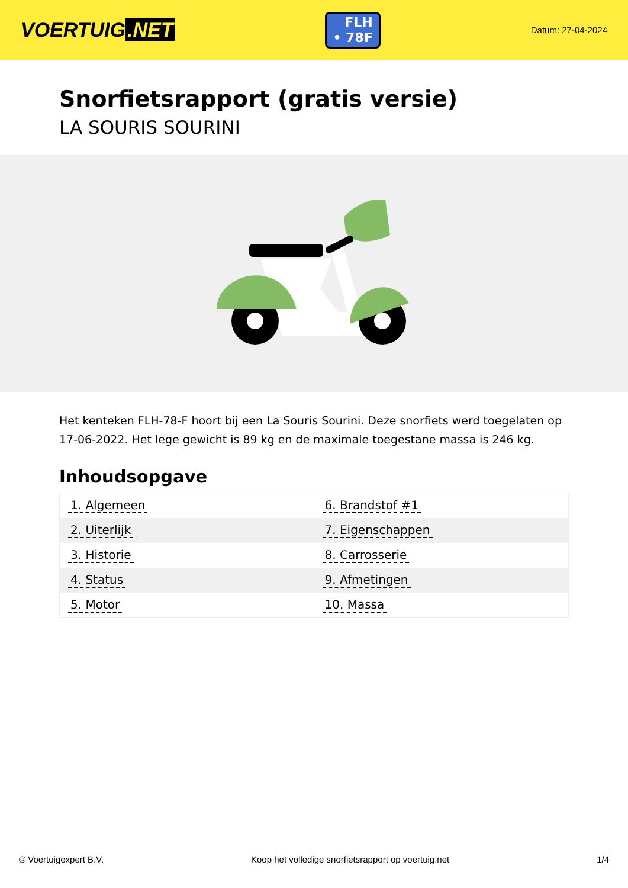VOERTUIG.NET
FLH
• 78F
Datum: 27-04-2024
Snorfietsrapport (gratis versie)
LA SOURIS SOURINI
Het kenteken FLH-78-F hoort bij een La Souris Sourini. Deze snorfiets werd toegelaten op 17-06-2022. Het lege gewicht is 89 kg en de maximale toegestane massa is 246 kg.
Inhoudsopgave
| 1. Algemeen | 6. Brandstof #1 |
| 2. Uiterlijk | 7. Eigenschappen |
| 3. Historie | 8. Carrosserie |
| 4. Status | 9. Afmetingen |
| 5. Motor | 10. Massa |
© Voertuigexpert B.V. Koop het volledige snorfietsrapport op voertuig.net
1/4